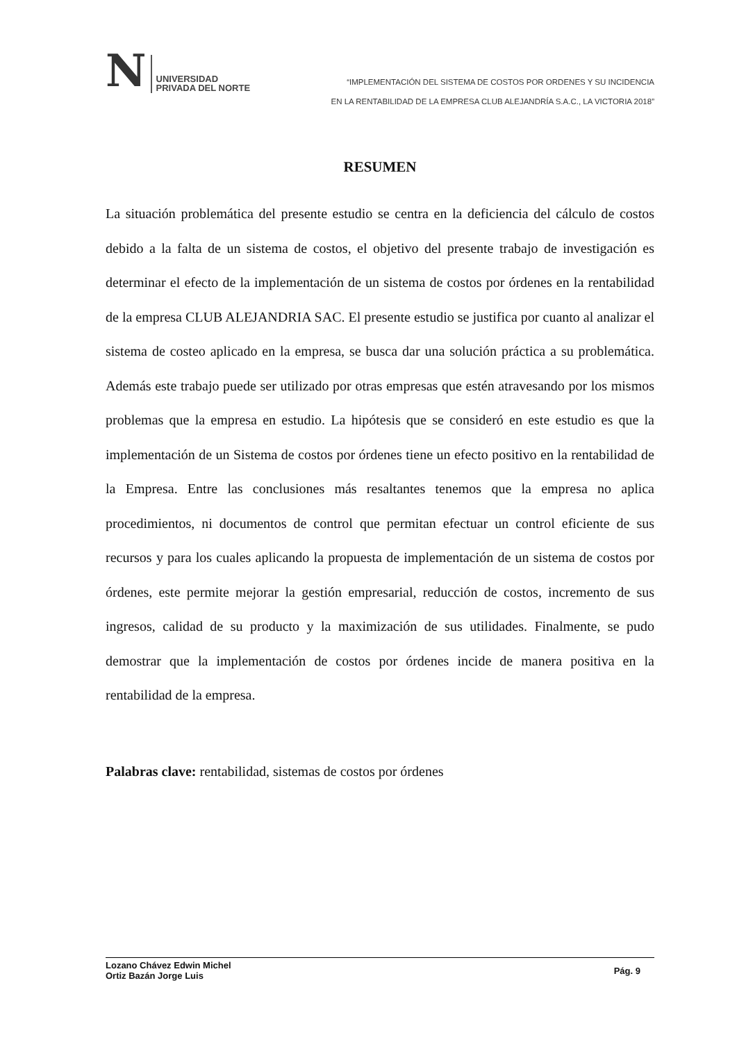N UNIVERSIDAD
PRIVADA DEL NORTE
“IMPLEMENTACIÓN DEL SISTEMA DE COSTOS POR ORDENES Y SU INCIDENCIA
EN LA RENTABILIDAD DE LA EMPRESA CLUB ALEJANDRÍA S.A.C., LA VICTORIA 2018”
RESUMEN
La situación problemática del presente estudio se centra en la deficiencia del cálculo de costos debido a la falta de un sistema de costos, el objetivo del presente trabajo de investigación es determinar el efecto de la implementación de un sistema de costos por órdenes en la rentabilidad de la empresa CLUB ALEJANDRIA SAC. El presente estudio se justifica por cuanto al analizar el sistema de costeo aplicado en la empresa, se busca dar una solución práctica a su problemática. Además este trabajo puede ser utilizado por otras empresas que estén atravesando por los mismos problemas que la empresa en estudio. La hipótesis que se consideró en este estudio es que la implementación de un Sistema de costos por órdenes tiene un efecto positivo en la rentabilidad de la Empresa. Entre las conclusiones más resaltantes tenemos que la empresa no aplica procedimientos, ni documentos de control que permitan efectuar un control eficiente de sus recursos y para los cuales aplicando la propuesta de implementación de un sistema de costos por órdenes, este permite mejorar la gestión empresarial, reducción de costos, incremento de sus ingresos, calidad de su producto y la maximización de sus utilidades. Finalmente, se pudo demostrar que la implementación de costos por órdenes incide de manera positiva en la rentabilidad de la empresa.
Palabras clave: rentabilidad, sistemas de costos por órdenes
Lozano Chávez Edwin Michel
Ortiz Bazán Jorge Luis
Pág. 9